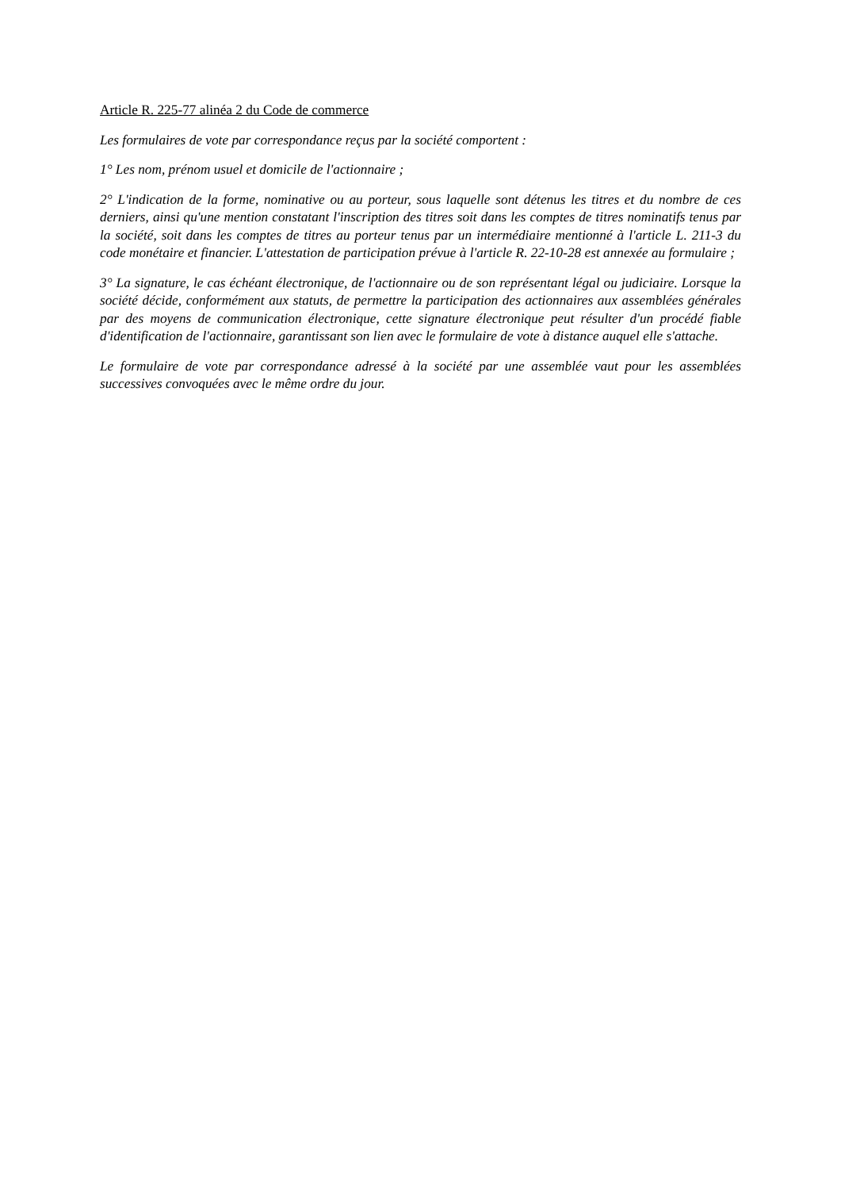Article R. 225-77 alinéa 2 du Code de commerce
Les formulaires de vote par correspondance reçus par la société comportent :
1° Les nom, prénom usuel et domicile de l'actionnaire ;
2° L'indication de la forme, nominative ou au porteur, sous laquelle sont détenus les titres et du nombre de ces derniers, ainsi qu'une mention constatant l'inscription des titres soit dans les comptes de titres nominatifs tenus par la société, soit dans les comptes de titres au porteur tenus par un intermédiaire mentionné à l'article L. 211-3 du code monétaire et financier. L'attestation de participation prévue à l'article R. 22-10-28 est annexée au formulaire ;
3° La signature, le cas échéant électronique, de l'actionnaire ou de son représentant légal ou judiciaire. Lorsque la société décide, conformément aux statuts, de permettre la participation des actionnaires aux assemblées générales par des moyens de communication électronique, cette signature électronique peut résulter d'un procédé fiable d'identification de l'actionnaire, garantissant son lien avec le formulaire de vote à distance auquel elle s'attache.
Le formulaire de vote par correspondance adressé à la société par une assemblée vaut pour les assemblées successives convoquées avec le même ordre du jour.